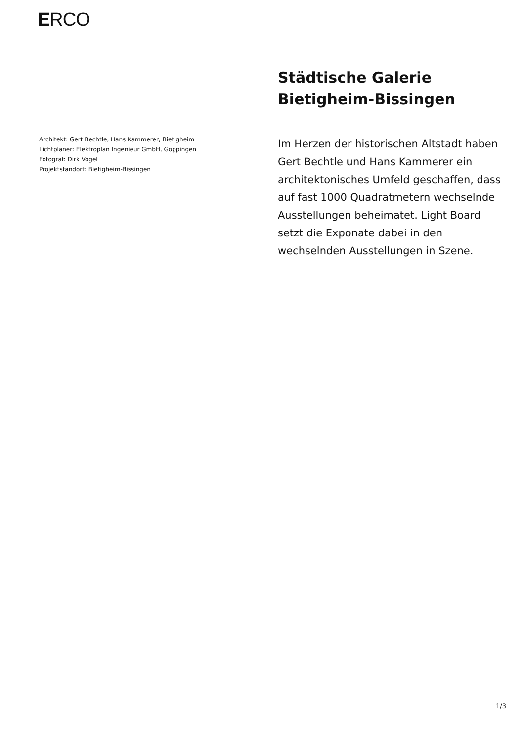ERCO
Architekt: Gert Bechtle, Hans Kammerer, Bietigheim
Lichtplaner: Elektroplan Ingenieur GmbH, Göppingen
Fotograf: Dirk Vogel
Projektstandort: Bietigheim-Bissingen
Städtische Galerie Bietigheim-Bissingen
Im Herzen der historischen Altstadt haben Gert Bechtle und Hans Kammerer ein architektonisches Umfeld geschaffen, dass auf fast 1000 Quadratmetern wechselnde Ausstellungen beheimatet. Light Board setzt die Exponate dabei in den wechselnden Ausstellungen in Szene.
1/3